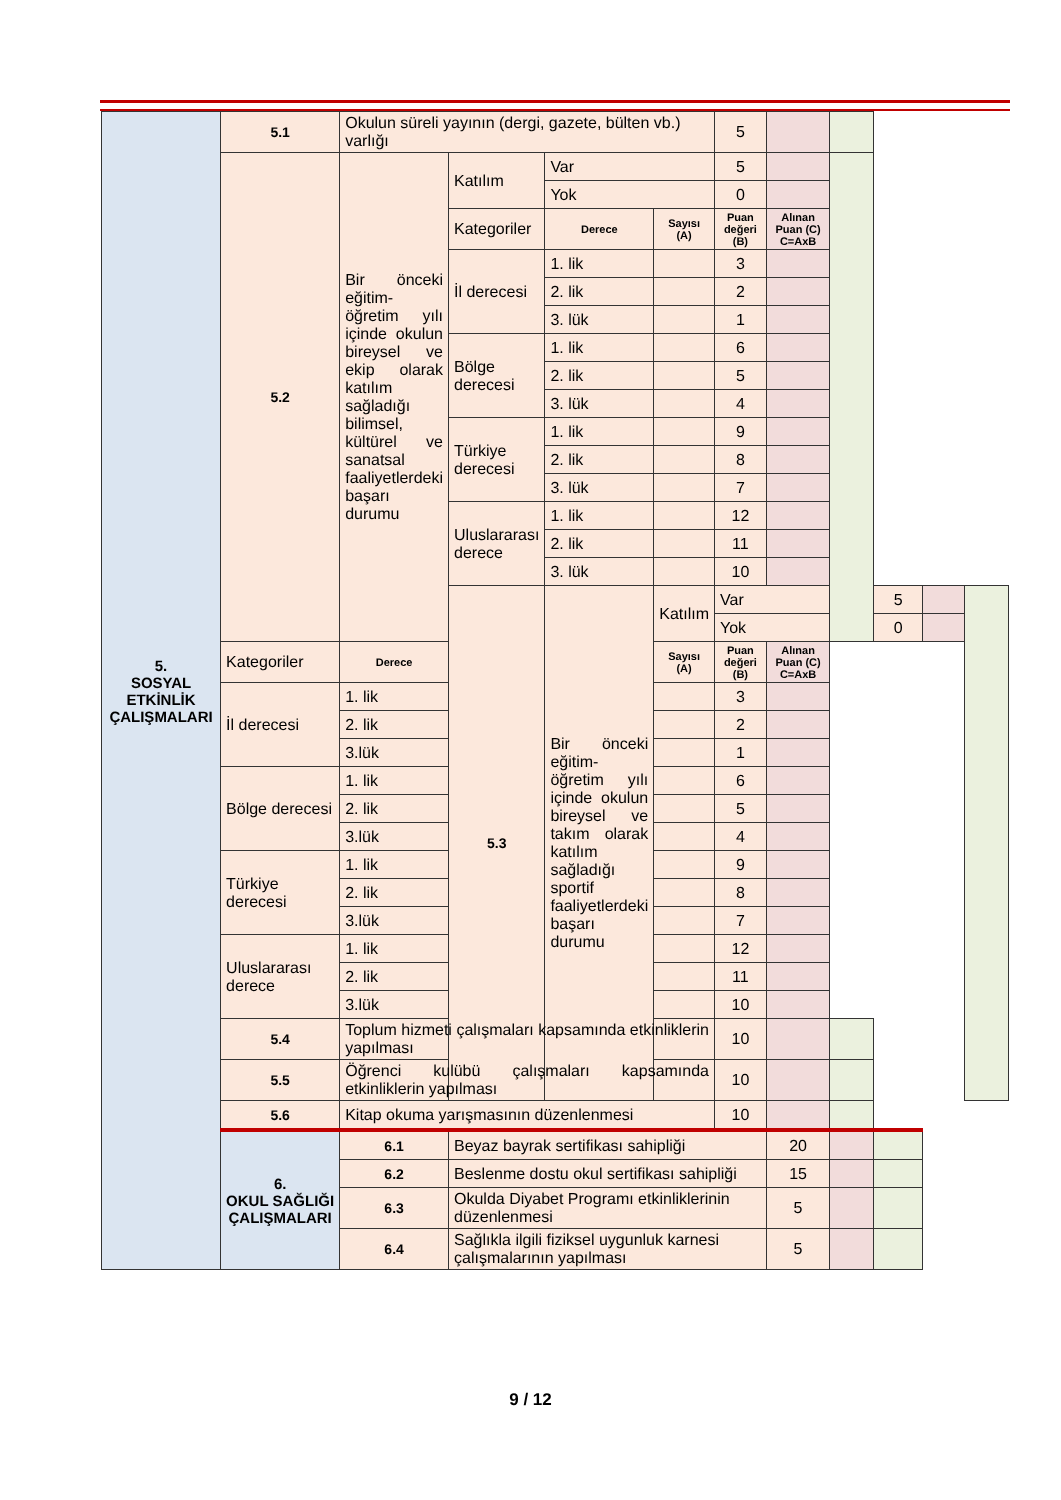| 5. SOSYAL ETKİNLİK ÇALIŞMALARI | 5.1 | Okulun süreli yayının (dergi, gazete, bülten vb.) varlığı | | | | 5 | | | | | |
| | 5.2 | Bir önceki eğitim-öğretim yılı içinde okulun bireysel ve ekip olarak katılım sağladığı bilimsel, kültürel ve sanatsal faaliyetlerdeki başarı durumu | Katılım | Var | | 5 | | | | | |
| | | | | Yok | | 0 | | | | | |
| | | | Kategoriler | Derece | Sayısı (A) | Puan değeri (B) | Alınan Puan (C) C=AxB | | | | |
| | | | İl derecesi | 1. lik | | 3 | | | | | |
| | | | | 2. lik | | 2 | | | | | |
| | | | | 3. lük | | 1 | | | | | |
| | | | Bölge derecesi | 1. lik | | 6 | | | | | |
| | | | | 2. lik | | 5 | | | | | |
| | | | | 3. lük | | 4 | | | | | |
| | | | Türkiye derecesi | 1. lik | | 9 | | | | | |
| | | | | 2. lik | | 8 | | | | | |
| | | | | 3. lük | | 7 | | | | | |
| | | | Uluslararası derece | 1. lik | | 12 | | | | | |
| | | | | 2. lik | | 11 | | | | | |
| | | | | 3. lük | | 10 | | | | | |
| | | | 5.3 | Bir önceki eğitim-öğretim yılı içinde okulun bireysel ve takım olarak katılım sağladığı sportif faaliyetlerdeki başarı durumu | Katılım | Var | | | 5 | | |
| | | | | | | Yok | | | 0 | | |
| | Kategoriler | Derece | | | Sayısı (A) | Puan değeri (B) | Alınan Puan (C) C=AxB | | | | |
| | İl derecesi | 1. lik | | | | 3 | | | | | |
| | | 2. lik | | | | 2 | | | | | |
| | | 3.lük | | | | 1 | | | | | |
| | Bölge derecesi | 1. lik | | | | 6 | | | | | |
| | | 2. lik | | | | 5 | | | | | |
| | | 3.lük | | | | 4 | | | | | |
| | Türkiye derecesi | 1. lik | | | | 9 | | | | | |
| | | 2. lik | | | | 8 | | | | | |
| | | 3.lük | | | | 7 | | | | | |
| | Uluslararası derece | 1. lik | | | | 12 | | | | | |
| | | 2. lik | | | | 11 | | | | | |
| | | 3.lük | | | | 10 | | | | | |
| | 5.4 | Toplum hizmeti çalışmaları kapsamında etkinliklerin yapılması | | | | 10 | | | | | |
| | 5.5 | Öğrenci kulübü çalışmaları kapsamında etkinliklerin yapılması | | | | 10 | | | | | |
| | 5.6 | Kitap okuma yarışmasının düzenlenmesi | | | | 10 | | | | | |
| | 6. OKUL SAĞLIĞI ÇALIŞMALARI | 6.1 | Beyaz bayrak sertifikası sahipliği | | | | 20 | | | | |
| | | 6.2 | Beslenme dostu okul sertifikası sahipliği | | | | 15 | | | | |
| | | 6.3 | Okulda Diyabet Programı etkinliklerinin düzenlenmesi | | | | 5 | | | | |
| | | 6.4 | Sağlıkla ilgili fiziksel uygunluk karnesi çalışmalarının yapılması | | | | 5 | | | | |
9 / 12